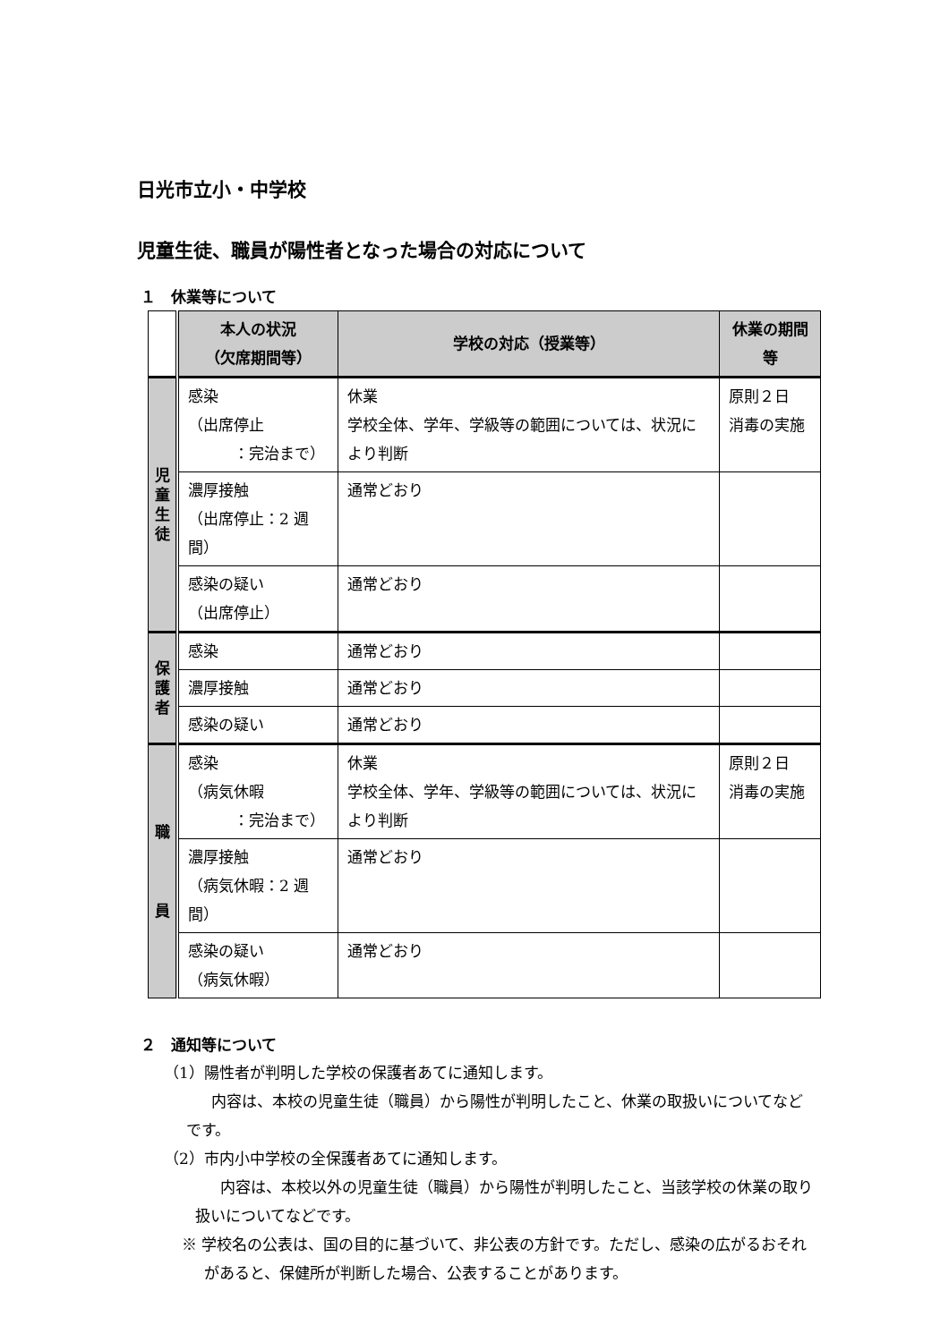日光市立小・中学校
児童生徒、職員が陽性者となった場合の対応について
１　休業等について
| | 本人の状況 （欠席期間等） | 学校の対応（授業等） | 休業の期間等 |
| --- | --- | --- | --- |
| 児 童 生 徒 | 感染 （出席停止 ：完治まで） | 休業 学校全体、学年、学級等の範囲については、状況により判断 | 原則２日 消毒の実施 |
| | 濃厚接触 （出席停止：2 週間） | 通常どおり | |
| | 感染の疑い （出席停止） | 通常どおり | |
| 保 護 者 | 感染 | 通常どおり | |
| | 濃厚接触 | 通常どおり | |
| | 感染の疑い | 通常どおり | |
| 職 員 | 感染 （病気休暇 ：完治まで） | 休業 学校全体、学年、学級等の範囲については、状況により判断 | 原則２日 消毒の実施 |
| | 濃厚接触 （病気休暇：2 週間） | 通常どおり | |
| | 感染の疑い （病気休暇） | 通常どおり | |
２　通知等について
（1）陽性者が判明した学校の保護者あてに通知します。
内容は、本校の児童生徒（職員）から陽性が判明したこと、休業の取扱いについてなどです。
（2）市内小中学校の全保護者あてに通知します。
内容は、本校以外の児童生徒（職員）から陽性が判明したこと、当該学校の休業の取り扱いについてなどです。
※ 学校名の公表は、国の目的に基づいて、非公表の方針です。ただし、感染の広がるおそれがあると、保健所が判断した場合、公表することがあります。